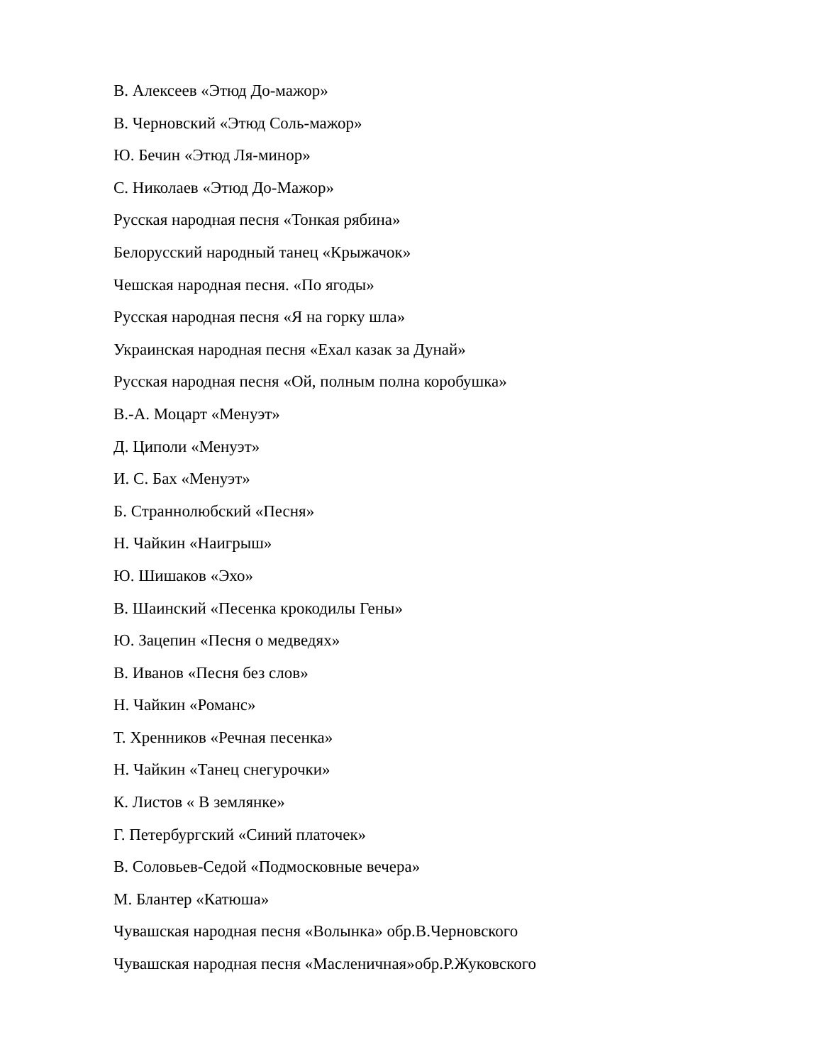В. Алексеев «Этюд До-мажор»
В. Черновский «Этюд Соль-мажор»
Ю. Бечин «Этюд Ля-минор»
С. Николаев «Этюд До-Мажор»
Русская народная песня «Тонкая рябина»
Белорусский народный танец «Крыжачок»
Чешская народная песня. «По ягоды»
Русская народная песня «Я на горку шла»
Украинская народная песня «Ехал казак за Дунай»
Русская народная песня «Ой, полным полна коробушка»
В.-А. Моцарт «Менуэт»
Д. Циполи «Менуэт»
И. С. Бах «Менуэт»
Б. Страннолюбский «Песня»
Н. Чайкин «Наигрыш»
Ю. Шишаков «Эхо»
В. Шаинский «Песенка крокодилы Гены»
Ю. Зацепин «Песня о медведях»
В. Иванов «Песня без слов»
Н. Чайкин «Романс»
Т. Хренников «Речная песенка»
Н. Чайкин «Танец снегурочки»
К. Листов « В землянке»
Г. Петербургский «Синий платочек»
В. Соловьев-Седой «Подмосковные вечера»
М. Блантер «Катюша»
Чувашская народная песня «Волынка» обр.В.Черновского
Чувашская народная песня «Масленичная»обр.Р.Жуковского